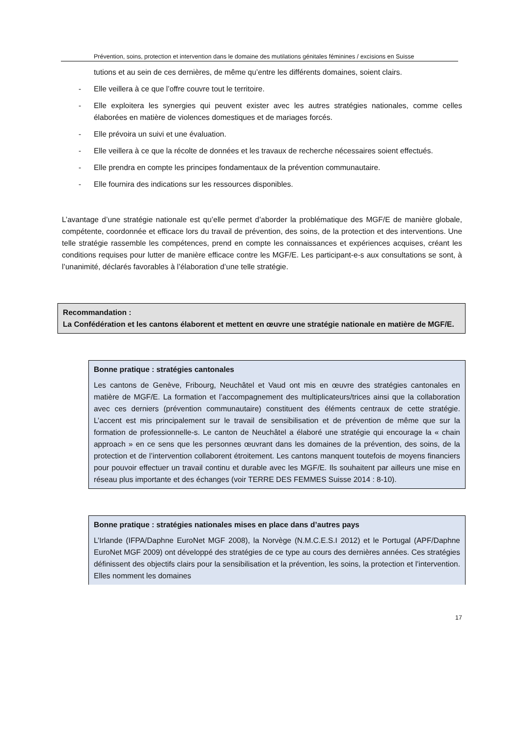Prévention, soins, protection et intervention dans le domaine des mutilations génitales féminines / excisions en Suisse
tutions et au sein de ces dernières, de même qu’entre les différents domaines, soient clairs.
- Elle veillera à ce que l’offre couvre tout le territoire.
- Elle exploitera les synergies qui peuvent exister avec les autres stratégies nationales, comme celles élaborées en matière de violences domestiques et de mariages forcés.
- Elle prévoira un suivi et une évaluation.
- Elle veillera à ce que la récolte de données et les travaux de recherche nécessaires soient effectués.
- Elle prendra en compte les principes fondamentaux de la prévention communautaire.
- Elle fournira des indications sur les ressources disponibles.
L’avantage d’une stratégie nationale est qu’elle permet d’aborder la problématique des MGF/E de manière globale, compétente, coordonnée et efficace lors du travail de prévention, des soins, de la protection et des interventions. Une telle stratégie rassemble les compétences, prend en compte les connaissances et expériences acquises, créant les conditions requises pour lutter de manière efficace contre les MGF/E. Les participant-e-s aux consultations se sont, à l’unanimité, déclarés favorables à l’élaboration d’une telle stratégie.
Recommandation :
La Confédération et les cantons élaborent et mettent en œuvre une stratégie nationale en matière de MGF/E.
Bonne pratique : stratégies cantonales
Les cantons de Genève, Fribourg, Neuchâtel et Vaud ont mis en œuvre des stratégies cantonales en matière de MGF/E. La formation et l’accompagnement des multiplica­teurs/trices ainsi que la collaboration avec ces derniers (prévention communautaire) cons­tituent des éléments centraux de cette stratégie. L’accent est mis principalement sur le travail de sensibilisation et de prévention de même que sur la formation de professionnel­le-s. Le canton de Neuchâtel a élaboré une stratégie qui encourage la « chain approach » en ce sens que les personnes œuvrant dans les domaines de la prévention, des soins, de la protection et de l’intervention collaborent étroitement. Les cantons manquent toutefois de moyens financiers pour pouvoir effectuer un travail continu et durable avec les MGF/E. Ils souhaitent par ailleurs une mise en réseau plus importante et des échanges (voir TERRE DES FEMMES Suisse 2014 : 8-10).
Bonne pratique : stratégies nationales mises en place dans d’autres pays
L’Irlande (IFPA/Daphne EuroNet MGF 2008), la Norvège (N.M.C.E.S.I 2012) et le Portu­gal (APF/Daphne EuroNet MGF 2009) ont développé des stratégies de ce type au cours des dernières années. Ces stratégies définissent des objectifs clairs pour la sensibilisa­tion et la prévention, les soins, la protection et l’intervention. Elles nomment les domaines
17